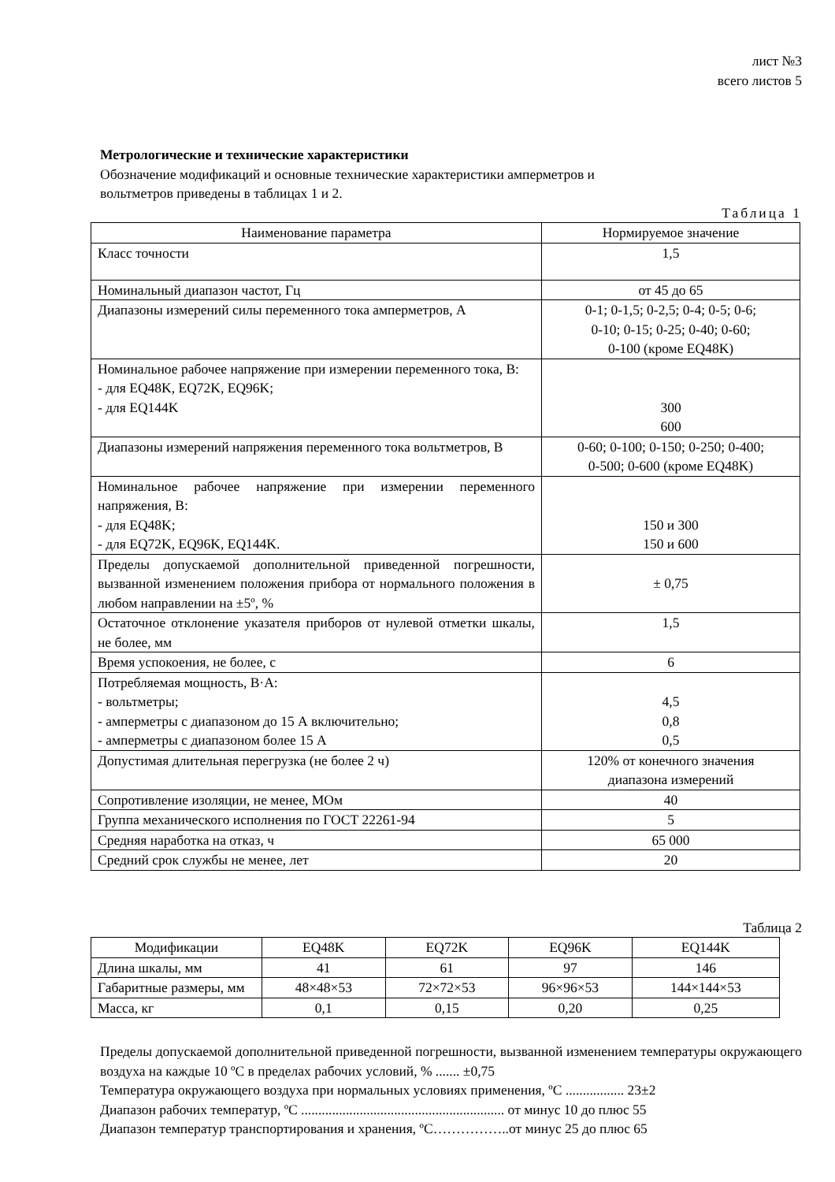лист №3
всего листов 5
Метрологические и технические характеристики
Обозначение модификаций и основные технические характеристики амперметров и
вольтметров приведены в таблицах 1 и 2.
Таблица 1
| Наименование параметра | Нормируемое значение |
| --- | --- |
| Класс точности | 1,5 |
| Номинальный диапазон частот, Гц | от 45 до 65 |
| Диапазоны измерений силы переменного тока амперметров, А | 0-1; 0-1,5; 0-2,5; 0-4; 0-5; 0-6; 0-10; 0-15; 0-25; 0-40; 0-60; 0-100 (кроме EQ48K) |
| Номинальное рабочее напряжение при измерении переменного тока, В: - для EQ48K, EQ72K, EQ96K; - для EQ144K | 300 600 |
| Диапазоны измерений напряжения переменного тока вольтметров, В | 0-60; 0-100; 0-150; 0-250; 0-400; 0-500; 0-600 (кроме EQ48K) |
| Номинальное рабочее напряжение при измерении переменного напряжения, В: - для EQ48K; - для EQ72K, EQ96K, EQ144K. | 150 и 300 150 и 600 |
| Пределы допускаемой дополнительной приведенной погрешности, вызванной изменением положения прибора от нормального положения в любом направлении на ±5º, % | ± 0,75 |
| Остаточное отклонение указателя приборов от нулевой отметки шкалы, не более, мм | 1,5 |
| Время успокоения, не более, с | 6 |
| Потребляемая мощность, В·А: - вольтметры; - амперметры с диапазоном до 15 А включительно; - амперметры с диапазоном более 15 А | 4,5 0,8 0,5 |
| Допустимая длительная перегрузка (не более 2 ч) | 120% от конечного значения диапазона измерений |
| Сопротивление изоляции, не менее, МОм | 40 |
| Группа механического исполнения по ГОСТ 22261-94 | 5 |
| Средняя наработка на отказ, ч | 65 000 |
| Средний срок службы не менее, лет | 20 |
Таблица 2
| Модификации | EQ48K | EQ72K | EQ96K | EQ144K |
| Длина шкалы, мм | 41 | 61 | 97 | 146 |
| Габаритные размеры, мм | 48×48×53 | 72×72×53 | 96×96×53 | 144×144×53 |
| Масса, кг | 0,1 | 0,15 | 0,20 | 0,25 |
Пределы допускаемой дополнительной приведенной погрешности, вызванной изменением температуры окружающего воздуха на каждые 10 ºС в пределах рабочих условий, % ....... ±0,75
Температура окружающего воздуха при нормальных условиях применения, ºС ................. 23±2
Диапазон рабочих температур, ºС ........................................................... от минус 10 до плюс 55
Диапазон температур транспортирования и хранения, ºС……………..от минус 25 до плюс 65